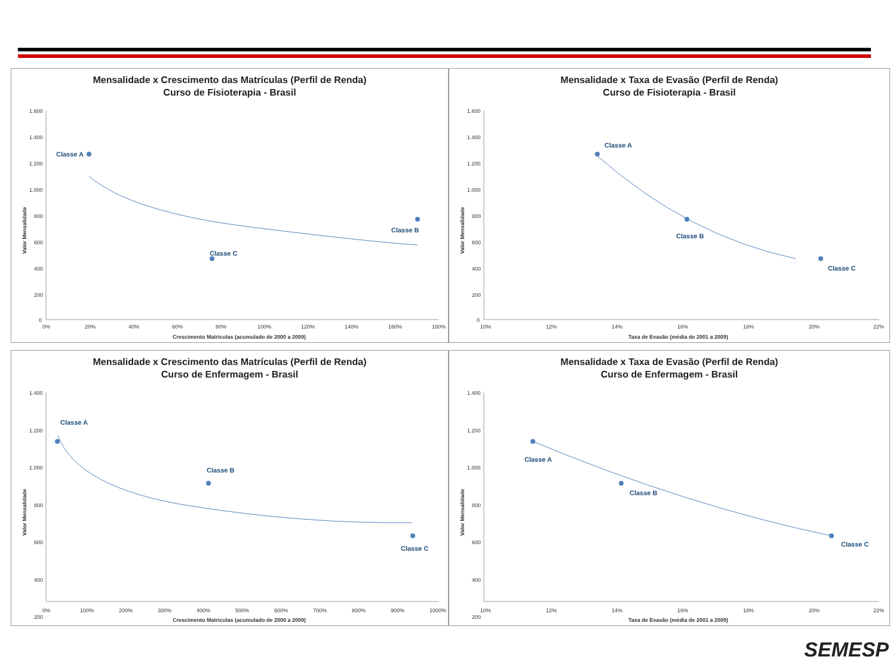Mensalidade x Crescimento das Matrículas (Perfil de Renda)
Curso de Fisioterapia - Brasil
Valor Mensalidade
1.600
1.400
1.200
1.000
800
600
400
200
0
0%
20%
40%
60%
80%
100%
120%
140%
160%
180%
Crescimento Matrículas (acumulado de 2000 a 2009)
Classe A
Classe B
Classe C
Mensalidade x Taxa de Evasão (Perfil de Renda)
Curso de Fisioterapia - Brasil
Valor Mensalidade
1.600
1.400
1.200
1.000
800
600
400
200
0
10%
12%
14%
16%
18%
20%
22%
Taxa de Evasão (média de 2001 a 2009)
Classe A
Classe B
Classe C
Mensalidade x Crescimento das Matrículas (Perfil de Renda)
Curso de Enfermagem - Brasil
Valor Mensalidade
1.400
1.200
1.000
800
600
400
200
0%
100%
200%
300%
400%
500%
600%
700%
800%
900%
1000%
Crescimento Matrículas (acumulado de 2000 a 2009)
Classe A
Classe B
Classe C
Mensalidade x Taxa de Evasão (Perfil de Renda)
Curso de Enfermagem - Brasil
Valor Mensalidade
1.400
1.200
1.000
800
600
400
200
10%
12%
14%
16%
18%
20%
22%
Taxa de Evasão (média de 2001 a 2009)
Classe A
Classe B
Classe C
SEMESP